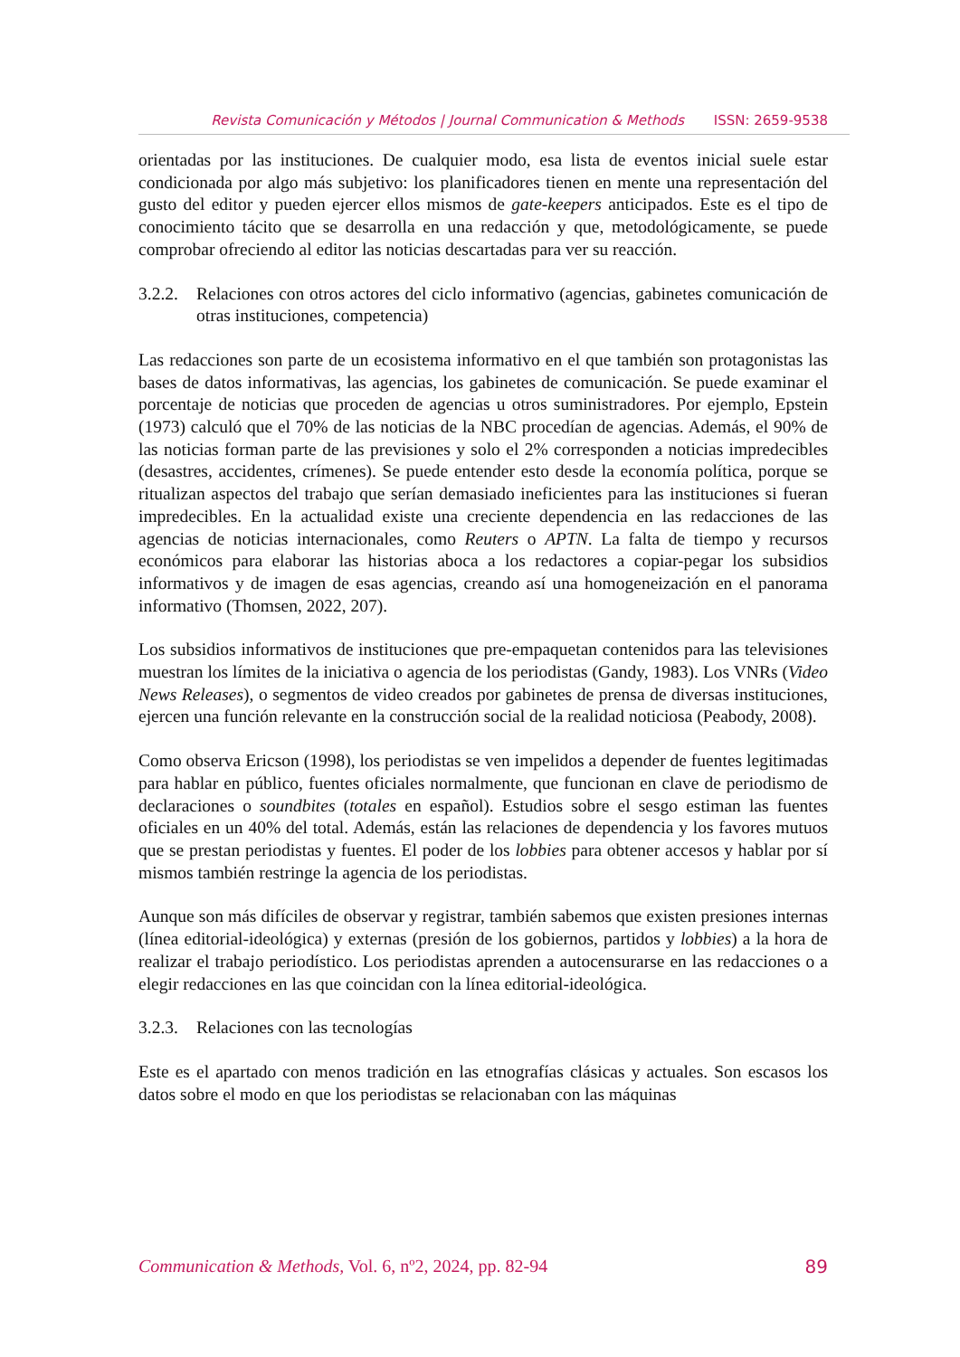Revista Comunicación y Métodos | Journal Communication & Methods ISSN: 2659-9538
orientadas por las instituciones. De cualquier modo, esa lista de eventos inicial suele estar condicionada por algo más subjetivo: los planificadores tienen en mente una representación del gusto del editor y pueden ejercer ellos mismos de gate-keepers anticipados. Este es el tipo de conocimiento tácito que se desarrolla en una redacción y que, metodológicamente, se puede comprobar ofreciendo al editor las noticias descartadas para ver su reacción.
3.2.2. Relaciones con otros actores del ciclo informativo (agencias, gabinetes comunicación de otras instituciones, competencia)
Las redacciones son parte de un ecosistema informativo en el que también son protagonistas las bases de datos informativas, las agencias, los gabinetes de comunicación. Se puede examinar el porcentaje de noticias que proceden de agencias u otros suministradores. Por ejemplo, Epstein (1973) calculó que el 70% de las noticias de la NBC procedían de agencias. Además, el 90% de las noticias forman parte de las previsiones y solo el 2% corresponden a noticias impredecibles (desastres, accidentes, crímenes). Se puede entender esto desde la economía política, porque se ritualizan aspectos del trabajo que serían demasiado ineficientes para las instituciones si fueran impredecibles. En la actualidad existe una creciente dependencia en las redacciones de las agencias de noticias internacionales, como Reuters o APTN. La falta de tiempo y recursos económicos para elaborar las historias aboca a los redactores a copiar-pegar los subsidios informativos y de imagen de esas agencias, creando así una homogeneización en el panorama informativo (Thomsen, 2022, 207).
Los subsidios informativos de instituciones que pre-empaquetan contenidos para las televisiones muestran los límites de la iniciativa o agencia de los periodistas (Gandy, 1983). Los VNRs (Video News Releases), o segmentos de video creados por gabinetes de prensa de diversas instituciones, ejercen una función relevante en la construcción social de la realidad noticiosa (Peabody, 2008).
Como observa Ericson (1998), los periodistas se ven impelidos a depender de fuentes legitimadas para hablar en público, fuentes oficiales normalmente, que funcionan en clave de periodismo de declaraciones o soundbites (totales en español). Estudios sobre el sesgo estiman las fuentes oficiales en un 40% del total. Además, están las relaciones de dependencia y los favores mutuos que se prestan periodistas y fuentes. El poder de los lobbies para obtener accesos y hablar por sí mismos también restringe la agencia de los periodistas.
Aunque son más difíciles de observar y registrar, también sabemos que existen presiones internas (línea editorial-ideológica) y externas (presión de los gobiernos, partidos y lobbies) a la hora de realizar el trabajo periodístico. Los periodistas aprenden a autocensurarse en las redacciones o a elegir redacciones en las que coincidan con la línea editorial-ideológica.
3.2.3. Relaciones con las tecnologías
Este es el apartado con menos tradición en las etnografías clásicas y actuales. Son escasos los datos sobre el modo en que los periodistas se relacionaban con las máquinas
Communication & Methods, Vol. 6, nº2, 2024, pp. 82-94 89